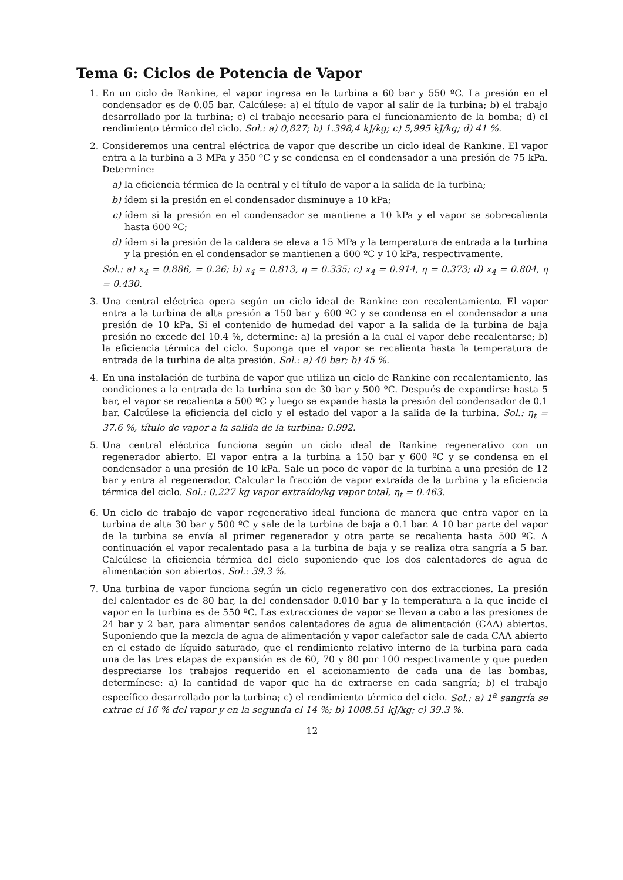Tema 6: Ciclos de Potencia de Vapor
1. En un ciclo de Rankine, el vapor ingresa en la turbina a 60 bar y 550 ºC. La presión en el condensador es de 0.05 bar. Calcúlese: a) el título de vapor al salir de la turbina; b) el trabajo desarrollado por la turbina; c) el trabajo necesario para el funcionamiento de la bomba; d) el rendimiento térmico del ciclo. Sol.: a) 0,827; b) 1.398,4 kJ/kg; c) 5,995 kJ/kg; d) 41 %.
2. Consideremos una central eléctrica de vapor que describe un ciclo ideal de Rankine. El vapor entra a la turbina a 3 MPa y 350 ºC y se condensa en el condensador a una presión de 75 kPa. Determine:
a) la eficiencia térmica de la central y el título de vapor a la salida de la turbina;
b) ídem si la presión en el condensador disminuye a 10 kPa;
c) ídem si la presión en el condensador se mantiene a 10 kPa y el vapor se sobrecalienta hasta 600 ºC;
d) ídem si la presión de la caldera se eleva a 15 MPa y la temperatura de entrada a la turbina y la presión en el condensador se mantienen a 600 ºC y 10 kPa, respectivamente.
Sol.: a) x<sub>4</sub> = 0.886, = 0.26; b) x<sub>4</sub> = 0.813, η = 0.335; c) x<sub>4</sub> = 0.914, η = 0.373; d) x<sub>4</sub> = 0.804, η = 0.430.
3. Una central eléctrica opera según un ciclo ideal de Rankine con recalentamiento. El vapor entra a la turbina de alta presión a 150 bar y 600 ºC y se condensa en el condensador a una presión de 10 kPa. Si el contenido de humedad del vapor a la salida de la turbina de baja presión no excede del 10.4 %, determine: a) la presión a la cual el vapor debe recalentarse; b) la eficiencia térmica del ciclo. Suponga que el vapor se recalienta hasta la temperatura de entrada de la turbina de alta presión. Sol.: a) 40 bar; b) 45 %.
4. En una instalación de turbina de vapor que utiliza un ciclo de Rankine con recalentamiento, las condiciones a la entrada de la turbina son de 30 bar y 500 ºC. Después de expandirse hasta 5 bar, el vapor se recalienta a 500 ºC y luego se expande hasta la presión del condensador de 0.1 bar. Calcúlese la eficiencia del ciclo y el estado del vapor a la salida de la turbina. Sol.: η<sub>t</sub> = 37.6 %, título de vapor a la salida de la turbina: 0.992.
5. Una central eléctrica funciona según un ciclo ideal de Rankine regenerativo con un regenerador abierto. El vapor entra a la turbina a 150 bar y 600 ºC y se condensa en el condensador a una presión de 10 kPa. Sale un poco de vapor de la turbina a una presión de 12 bar y entra al regenerador. Calcular la fracción de vapor extraída de la turbina y la eficiencia térmica del ciclo. Sol.: 0.227 kg vapor extraído/kg vapor total, η<sub>t</sub> = 0.463.
6. Un ciclo de trabajo de vapor regenerativo ideal funciona de manera que entra vapor en la turbina de alta 30 bar y 500 ºC y sale de la turbina de baja a 0.1 bar. A 10 bar parte del vapor de la turbina se envía al primer regenerador y otra parte se recalienta hasta 500 ºC. A continuación el vapor recalentado pasa a la turbina de baja y se realiza otra sangría a 5 bar. Calcúlese la eficiencia térmica del ciclo suponiendo que los dos calentadores de agua de alimentación son abiertos. Sol.: 39.3 %.
7. Una turbina de vapor funciona según un ciclo regenerativo con dos extracciones. La presión del calentador es de 80 bar, la del condensador 0.010 bar y la temperatura a la que incide el vapor en la turbina es de 550 ºC. Las extracciones de vapor se llevan a cabo a las presiones de 24 bar y 2 bar, para alimentar sendos calentadores de agua de alimentación (CAA) abiertos. Suponiendo que la mezcla de agua de alimentación y vapor calefactor sale de cada CAA abierto en el estado de líquido saturado, que el rendimiento relativo interno de la turbina para cada una de las tres etapas de expansión es de 60, 70 y 80 por 100 respectivamente y que pueden despreciarse los trabajos requerido en el accionamiento de cada una de las bombas, determínese: a) la cantidad de vapor que ha de extraerse en cada sangría; b) el trabajo específico desarrollado por la turbina; c) el rendimiento térmico del ciclo. Sol.: a) 1<sup>a</sup> sangría se extrae el 16 % del vapor y en la segunda el 14 %; b) 1008.51 kJ/kg; c) 39.3 %.
12